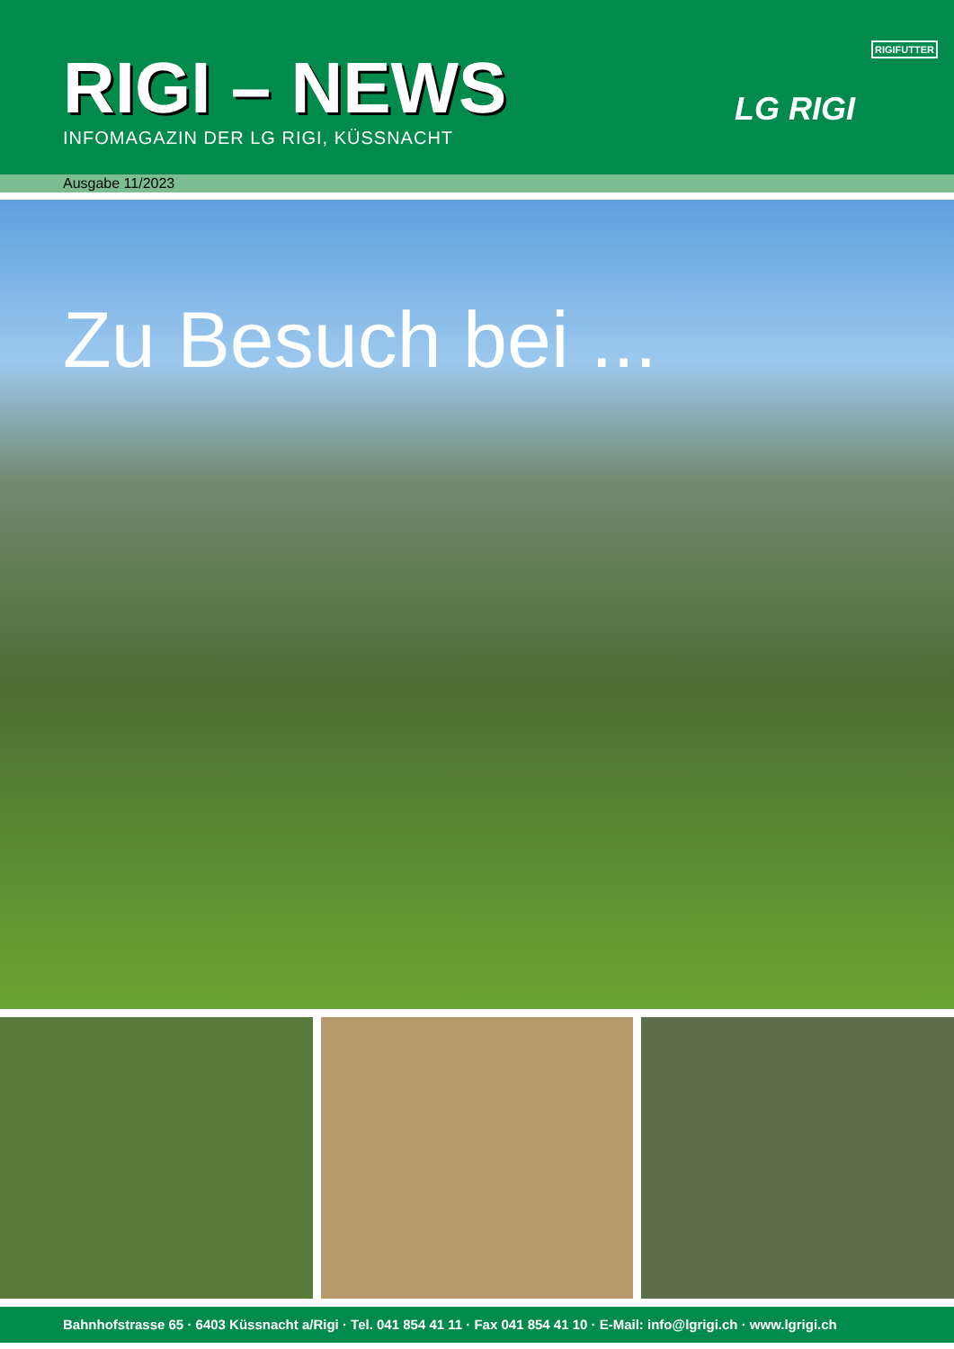RIGI – NEWS
INFOMAGAZIN DER LG RIGI, KÜSSNACHT
RIGIFUTTER
LG RIGI
Ausgabe 11/2023
Zu Besuch bei ...
Bahnhofstrasse 65 · 6403 Küssnacht a/Rigi · Tel. 041 854 41 11 · Fax 041 854 41 10 · E-Mail: info@lgrigi.ch · www.lgrigi.ch